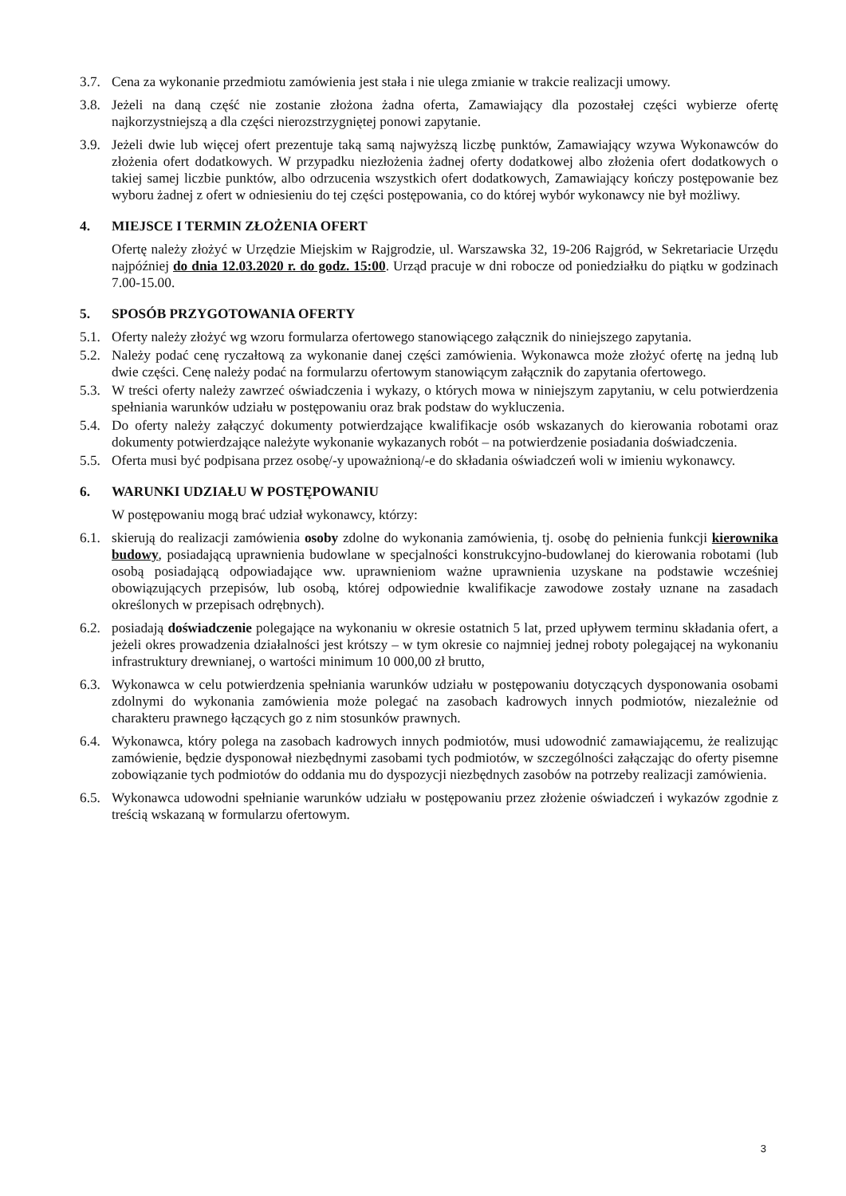3.7.
Cena za wykonanie przedmiotu zamówienia jest stała i nie ulega zmianie w trakcie realizacji umowy.
3.8.
Jeżeli na daną część nie zostanie złożona żadna oferta, Zamawiający dla pozostałej części wybierze ofertę najkorzystniejszą a dla części nierozstrzygniętej ponowi zapytanie.
3.9.
Jeżeli dwie lub więcej ofert prezentuje taką samą najwyższą liczbę punktów, Zamawiający wzywa Wykonawców do złożenia ofert dodatkowych. W przypadku niezłożenia żadnej oferty dodatkowej albo złożenia ofert dodatkowych o takiej samej liczbie punktów, albo odrzucenia wszystkich ofert dodatkowych, Zamawiający kończy postępowanie bez wyboru żadnej z ofert w odniesieniu do tej części postępowania, co do której wybór wykonawcy nie był możliwy.
4. MIEJSCE I TERMIN ZŁOŻENIA OFERT
Ofertę należy złożyć w Urzędzie Miejskim w Rajgrodzie, ul. Warszawska 32, 19-206 Rajgród, w Sekretariacie Urzędu najpóźniej do dnia 12.03.2020 r. do godz. 15:00. Urząd pracuje w dni robocze od poniedziałku do piątku w godzinach 7.00-15.00.
5. SPOSÓB PRZYGOTOWANIA OFERTY
5.1.
Oferty należy złożyć wg wzoru formularza ofertowego stanowiącego załącznik do niniejszego zapytania.
5.2.
Należy podać cenę ryczałtową za wykonanie danej części zamówienia. Wykonawca może złożyć ofertę na jedną lub dwie części. Cenę należy podać na formularzu ofertowym stanowiącym załącznik do zapytania ofertowego.
5.3.
W treści oferty należy zawrzeć oświadczenia i wykazy, o których mowa w niniejszym zapytaniu, w celu potwierdzenia spełniania warunków udziału w postępowaniu oraz brak podstaw do wykluczenia.
5.4.
Do oferty należy załączyć dokumenty potwierdzające kwalifikacje osób wskazanych do kierowania robotami oraz dokumenty potwierdzające należyte wykonanie wykazanych robót – na potwierdzenie posiadania doświadczenia.
5.5.
Oferta musi być podpisana przez osobę/-y upoważnioną/-e do składania oświadczeń woli w imieniu wykonawcy.
6. WARUNKI UDZIAŁU W POSTĘPOWANIU
W postępowaniu mogą brać udział wykonawcy, którzy:
6.1.
skierują do realizacji zamówienia osoby zdolne do wykonania zamówienia, tj. osobę do pełnienia funkcji kierownika budowy, posiadającą uprawnienia budowlane w specjalności konstrukcyjno-budowlanej do kierowania robotami (lub osobą posiadającą odpowiadające ww. uprawnieniom ważne uprawnienia uzyskane na podstawie wcześniej obowiązujących przepisów, lub osobą, której odpowiednie kwalifikacje zawodowe zostały uznane na zasadach określonych w przepisach odrębnych).
6.2.
posiadają doświadczenie polegające na wykonaniu w okresie ostatnich 5 lat, przed upływem terminu składania ofert, a jeżeli okres prowadzenia działalności jest krótszy – w tym okresie co najmniej jednej roboty polegającej na wykonaniu infrastruktury drewnianej, o wartości minimum 10 000,00 zł brutto,
6.3.
Wykonawca w celu potwierdzenia spełniania warunków udziału w postępowaniu dotyczących dysponowania osobami zdolnymi do wykonania zamówienia może polegać na zasobach kadrowych innych podmiotów, niezależnie od charakteru prawnego łączących go z nim stosunków prawnych.
6.4.
Wykonawca, który polega na zasobach kadrowych innych podmiotów, musi udowodnić zamawiającemu, że realizując zamówienie, będzie dysponował niezbędnymi zasobami tych podmiotów, w szczególności załączając do oferty pisemne zobowiązanie tych podmiotów do oddania mu do dyspozycji niezbędnych zasobów na potrzeby realizacji zamówienia.
6.5.
Wykonawca udowodni spełnianie warunków udziału w postępowaniu przez złożenie oświadczeń i wykazów zgodnie z treścią wskazaną w formularzu ofertowym.
3